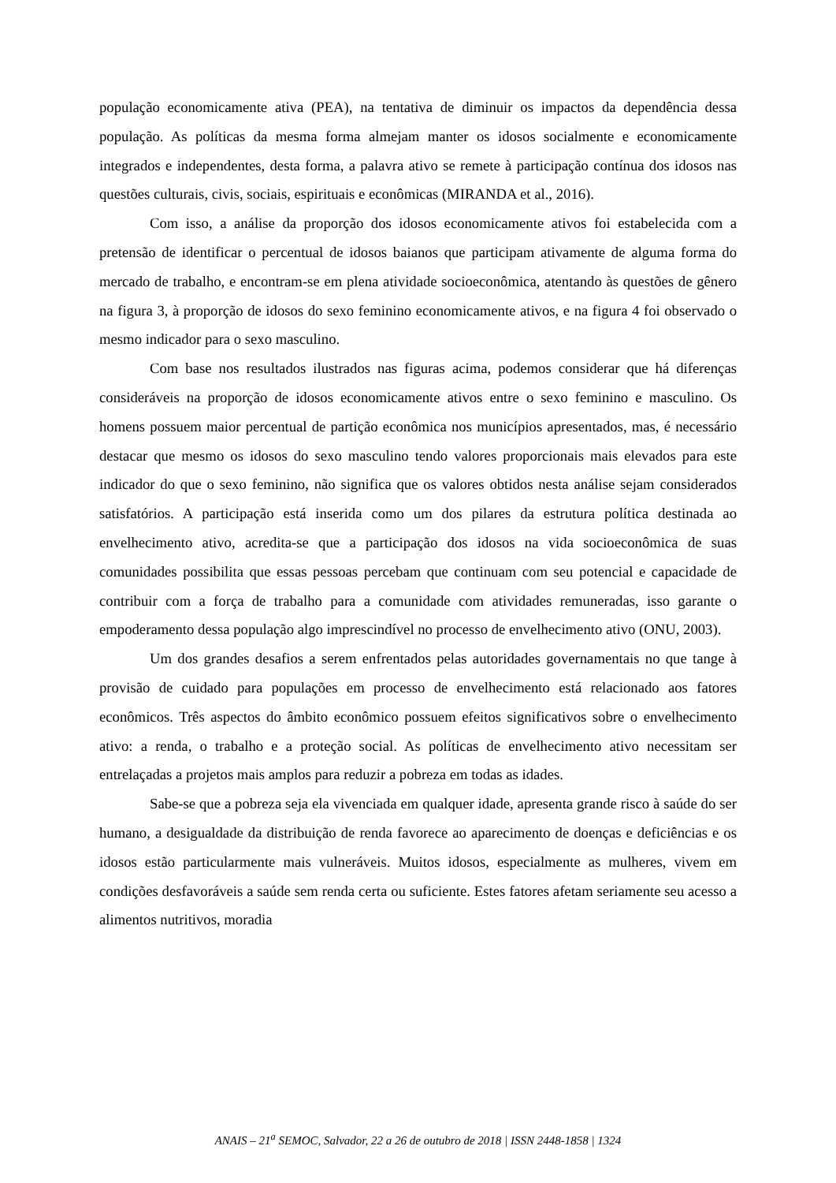população economicamente ativa (PEA), na tentativa de diminuir os impactos da dependência dessa população. As políticas da mesma forma almejam manter os idosos socialmente e economicamente integrados e independentes, desta forma, a palavra ativo se remete à participação contínua dos idosos nas questões culturais, civis, sociais, espirituais e econômicas (MIRANDA et al., 2016).
Com isso, a análise da proporção dos idosos economicamente ativos foi estabelecida com a pretensão de identificar o percentual de idosos baianos que participam ativamente de alguma forma do mercado de trabalho, e encontram-se em plena atividade socioeconômica, atentando às questões de gênero na figura 3, à proporção de idosos do sexo feminino economicamente ativos, e na figura 4 foi observado o mesmo indicador para o sexo masculino.
Com base nos resultados ilustrados nas figuras acima, podemos considerar que há diferenças consideráveis na proporção de idosos economicamente ativos entre o sexo feminino e masculino. Os homens possuem maior percentual de partição econômica nos municípios apresentados, mas, é necessário destacar que mesmo os idosos do sexo masculino tendo valores proporcionais mais elevados para este indicador do que o sexo feminino, não significa que os valores obtidos nesta análise sejam considerados satisfatórios. A participação está inserida como um dos pilares da estrutura política destinada ao envelhecimento ativo, acredita-se que a participação dos idosos na vida socioeconômica de suas comunidades possibilita que essas pessoas percebam que continuam com seu potencial e capacidade de contribuir com a força de trabalho para a comunidade com atividades remuneradas, isso garante o empoderamento dessa população algo imprescindível no processo de envelhecimento ativo (ONU, 2003).
Um dos grandes desafios a serem enfrentados pelas autoridades governamentais no que tange à provisão de cuidado para populações em processo de envelhecimento está relacionado aos fatores econômicos. Três aspectos do âmbito econômico possuem efeitos significativos sobre o envelhecimento ativo: a renda, o trabalho e a proteção social. As políticas de envelhecimento ativo necessitam ser entrelaçadas a projetos mais amplos para reduzir a pobreza em todas as idades.
Sabe-se que a pobreza seja ela vivenciada em qualquer idade, apresenta grande risco à saúde do ser humano, a desigualdade da distribuição de renda favorece ao aparecimento de doenças e deficiências e os idosos estão particularmente mais vulneráveis. Muitos idosos, especialmente as mulheres, vivem em condições desfavoráveis a saúde sem renda certa ou suficiente. Estes fatores afetam seriamente seu acesso a alimentos nutritivos, moradia
ANAIS – 21<sup>a</sup> SEMOC, Salvador, 22 a 26 de outubro de 2018 | ISSN 2448-1858 | 1324